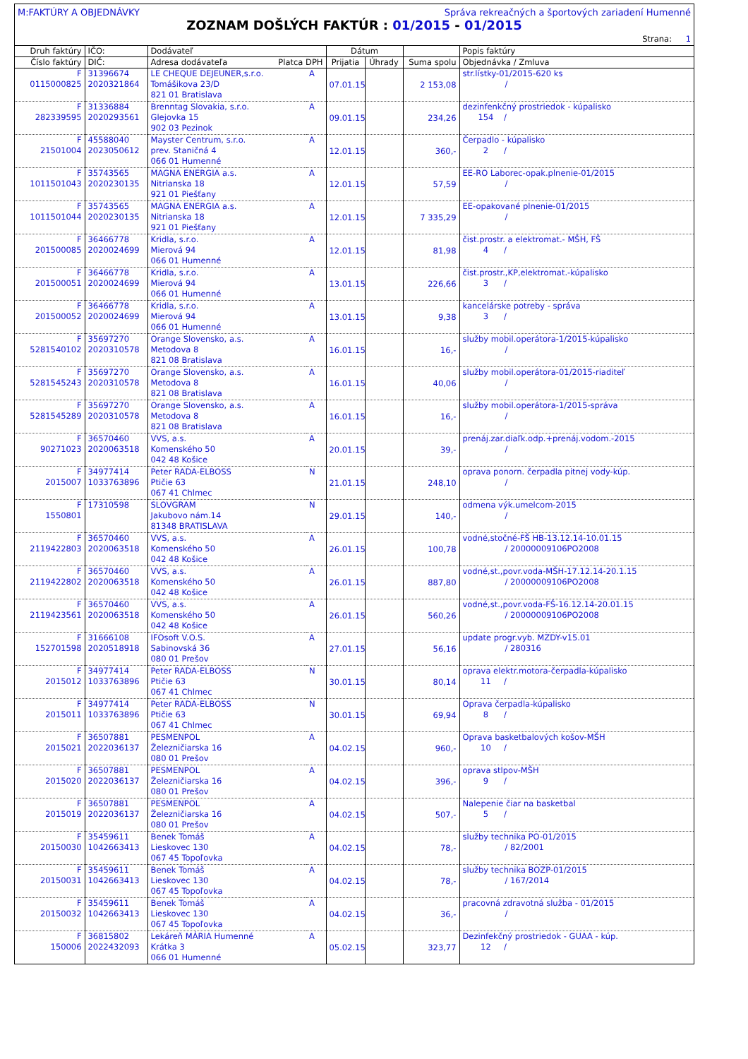M:FAKTÚRY A OBJEDNÁVKY Správa rekreačných a športových zariadení Humenné
ZOZNAM DOŠLÝCH FAKTÚR : 01/2015 - 01/2015
Strana: 1
| Druh faktúry | IČO: | Dodávateľ | | Dátum | | | Popis faktúry |
| --- | --- | --- | --- | --- | --- | --- | --- |
| Číslo faktúry | DIČ: | Adresa dodávateľa Platca DPH | | Prijatia | Úhrady | Suma spolu | Objednávka / Zmluva |
| F 0115000825 | 31396674 2020321864 | LE CHEQUE DEJEUNER,s.r.o. Tomášikova 23/D 821 01 Bratislava | A | 07.01.15 | | 2 153,08 | str.lístky-01/2015-620 ks / |
| F 282339595 | 31336884 2020293561 | Brenntag Slovakia, s.r.o. Glejovka 15 902 03 Pezinok | A | 09.01.15 | | 234,26 | dezinfenkčný prostriedok - kúpalisko 154 / |
| F 21501004 | 45588040 2023050612 | Mayster Centrum, s.r.o. prev. Staničná 4 066 01 Humenné | A | 12.01.15 | | 360,- | Čerpadlo - kúpalisko 2 / |
| F 1011501043 | 35743565 2020230135 | MAGNA ENERGIA a.s. Nitrianska 18 921 01 Piešťany | A | 12.01.15 | | 57,59 | EE-RO Laborec-opak.plnenie-01/2015 / |
| F 1011501044 | 35743565 2020230135 | MAGNA ENERGIA a.s. Nitrianska 18 921 01 Piešťany | A | 12.01.15 | | 7 335,29 | EE-opakované plnenie-01/2015 / |
| F 201500085 | 36466778 2020024699 | Kridla, s.r.o. Mierová 94 066 01 Humenné | A | 12.01.15 | | 81,98 | čist.prostr. a elektromat.- MŠH, FŠ 4 / |
| F 201500051 | 36466778 2020024699 | Kridla, s.r.o. Mierová 94 066 01 Humenné | A | 13.01.15 | | 226,66 | čist.prostr.,KP,elektromat.-kúpalisko 3 / |
| F 201500052 | 36466778 2020024699 | Kridla, s.r.o. Mierová 94 066 01 Humenné | A | 13.01.15 | | 9,38 | kancelárske potreby - správa 3 / |
| F 5281540102 | 35697270 2020310578 | Orange Slovensko, a.s. Metodova 8 821 08 Bratislava | A | 16.01.15 | | 16,- | služby mobil.operátora-1/2015-kúpalisko / |
| F 5281545243 | 35697270 2020310578 | Orange Slovensko, a.s. Metodova 8 821 08 Bratislava | A | 16.01.15 | | 40,06 | služby mobil.operátora-01/2015-riaditeľ / |
| F 5281545289 | 35697270 2020310578 | Orange Slovensko, a.s. Metodova 8 821 08 Bratislava | A | 16.01.15 | | 16,- | služby mobil.operátora-1/2015-správa / |
| F 90271023 | 36570460 2020063518 | VVS, a.s. Komenského 50 042 48 Košice | A | 20.01.15 | | 39,- | prenáj.zar.diaľk.odp.+prenáj.vodom.-2015 / |
| F 2015007 | 34977414 1033763896 | Peter RADA-ELBOSS Ptičie 63 067 41 Chlmec | N | 21.01.15 | | 248,10 | oprava ponorn. čerpadla pitnej vody-kúp. / |
| F 1550801 | 17310598 | SLOVGRAM Jakubovo nám.14 81348 BRATISLAVA | N | 29.01.15 | | 140,- | odmena výk.umelcom-2015 / |
| F 2119422803 | 36570460 2020063518 | VVS, a.s. Komenského 50 042 48 Košice | A | 26.01.15 | | 100,78 | vodné,stočné-FŠ HB-13.12.14-10.01.15 / 20000009106PO2008 |
| F 2119422802 | 36570460 2020063518 | VVS, a.s. Komenského 50 042 48 Košice | A | 26.01.15 | | 887,80 | vodné,st.,povr.voda-MŠH-17.12.14-20.1.15 / 20000009106PO2008 |
| F 2119423561 | 36570460 2020063518 | VVS, a.s. Komenského 50 042 48 Košice | A | 26.01.15 | | 560,26 | vodné,st.,povr.voda-FŠ-16.12.14-20.01.15 / 20000009106PO2008 |
| F 152701598 | 31666108 2020518918 | IFOsoft V.O.S. Sabinovská 36 080 01 Prešov | A | 27.01.15 | | 56,16 | update progr.vyb. MZDY-v15.01 / 280316 |
| F 2015012 | 34977414 1033763896 | Peter RADA-ELBOSS Ptičie 63 067 41 Chlmec | N | 30.01.15 | | 80,14 | oprava elektr.motora-čerpadla-kúpalisko 11 / |
| F 2015011 | 34977414 1033763896 | Peter RADA-ELBOSS Ptičie 63 067 41 Chlmec | N | 30.01.15 | | 69,94 | Oprava čerpadla-kúpalisko 8 / |
| F 2015021 | 36507881 2022036137 | PESMENPOL Železničiarska 16 080 01 Prešov | A | 04.02.15 | | 960,- | Oprava basketbalových košov-MŠH 10 / |
| F 2015020 | 36507881 2022036137 | PESMENPOL Železničiarska 16 080 01 Prešov | A | 04.02.15 | | 396,- | oprava stlpov-MŠH 9 / |
| F 2015019 | 36507881 2022036137 | PESMENPOL Železničiarska 16 080 01 Prešov | A | 04.02.15 | | 507,- | Nalepenie čiar na basketbal 5 / |
| F 20150030 | 35459611 1042663413 | Benek Tomáš Lieskovec 130 067 45 Topoľovka | A | 04.02.15 | | 78,- | služby technika PO-01/2015 / 82/2001 |
| F 20150031 | 35459611 1042663413 | Benek Tomáš Lieskovec 130 067 45 Topoľovka | A | 04.02.15 | | 78,- | služby technika BOZP-01/2015 / 167/2014 |
| F 20150032 | 35459611 1042663413 | Benek Tomáš Lieskovec 130 067 45 Topoľovka | A | 04.02.15 | | 36,- | pracovná zdravotná služba - 01/2015 / |
| F 150006 | 36815802 2022432093 | Lekáreň MÁRIA Humenné Krátka 3 066 01 Humenné | A | 05.02.15 | | 323,77 | Dezinfekčný prostriedok - GUAA - kúp. 12 / |